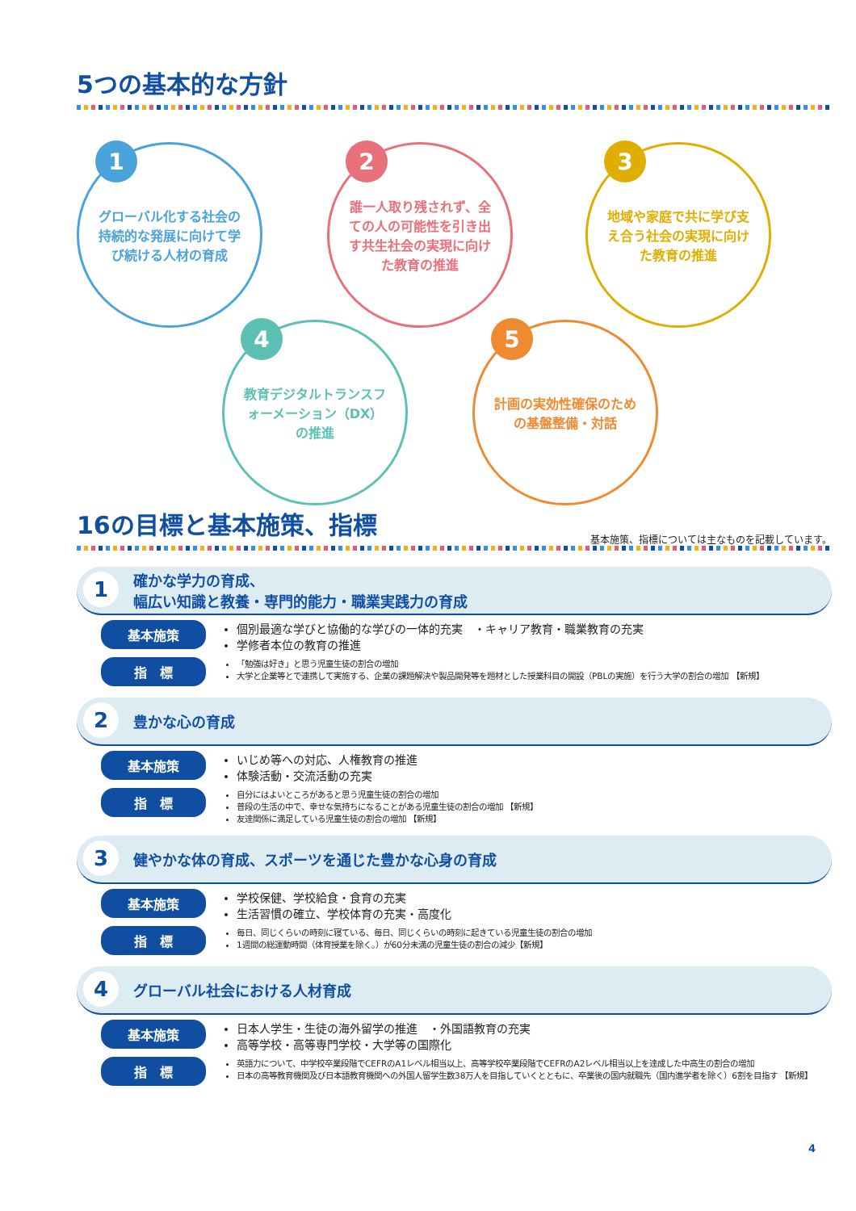5つの基本的な方針
1
グローバル化する社会の持続的な発展に向けて学び続ける人材の育成
2
誰一人取り残されず、全ての人の可能性を引き出す共生社会の実現に向けた教育の推進
3
地域や家庭で共に学び支え合う社会の実現に向けた教育の推進
4
教育デジタルトランスフォーメーション（DX）の推進
5
計画の実効性確保のための基盤整備・対話
16の目標と基本施策、指標
基本施策、指標については主なものを記載しています。
1
確かな学力の育成、
幅広い知識と教養・専門的能力・職業実践力の育成
基本施策
個別最適な学びと協働的な学びの一体的充実　・キャリア教育・職業教育の充実
学修者本位の教育の推進
指　標
「勉強は好き」と思う児童生徒の割合の増加
大学と企業等とで連携して実施する、企業の課題解決や製品開発等を題材とした授業科目の開設（PBLの実施）を行う大学の割合の増加 【新規】
2
豊かな心の育成
基本施策
いじめ等への対応、人権教育の推進
体験活動・交流活動の充実
指　標
自分にはよいところがあると思う児童生徒の割合の増加
普段の生活の中で、幸せな気持ちになることがある児童生徒の割合の増加 【新規】
友達関係に満足している児童生徒の割合の増加 【新規】
3
健やかな体の育成、スポーツを通じた豊かな心身の育成
基本施策
学校保健、学校給食・食育の充実
生活習慣の確立、学校体育の充実・高度化
指　標
毎日、同じくらいの時刻に寝ている、毎日、同じくらいの時刻に起きている児童生徒の割合の増加
1週間の総運動時間（体育授業を除く。）が60分未満の児童生徒の割合の減少【新規】
4
グローバル社会における人材育成
基本施策
日本人学生・生徒の海外留学の推進　・外国語教育の充実
高等学校・高等専門学校・大学等の国際化
指　標
英語力について、中学校卒業段階でCEFRのA1レベル相当以上、高等学校卒業段階でCEFRのA2レベル相当以上を達成した中高生の割合の増加
日本の高等教育機関及び日本語教育機関への外国人留学生数38万人を目指していくとともに、卒業後の国内就職先（国内進学者を除く）6割を目指す 【新規】
4